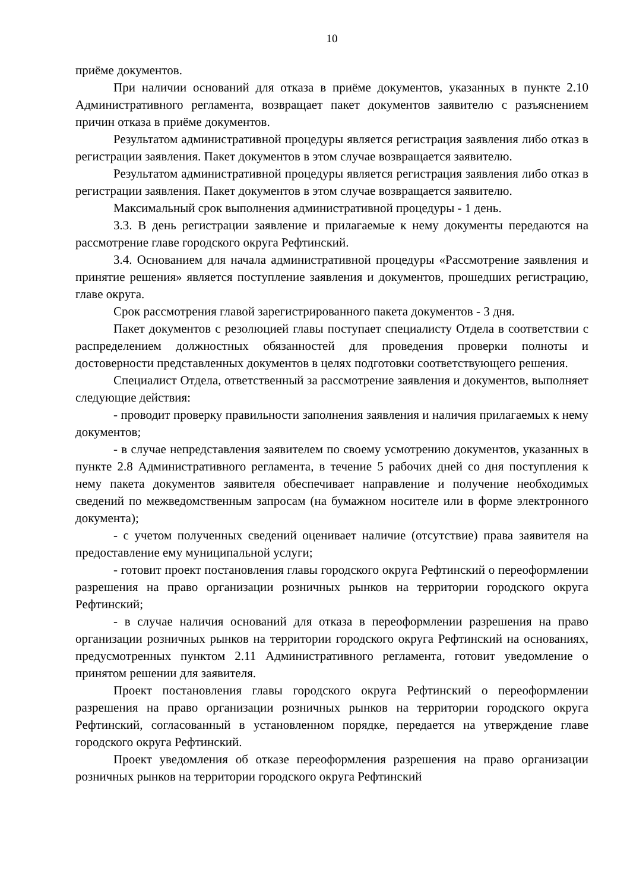10
приёме документов.
При наличии оснований для отказа в приёме документов, указанных в пункте 2.10 Административного регламента, возвращает пакет документов заявителю с разъяснением причин отказа в приёме документов.
Результатом административной процедуры является регистрация заявления либо отказ в регистрации заявления. Пакет документов в этом случае возвращается заявителю.
Результатом административной процедуры является регистрация заявления либо отказ в регистрации заявления. Пакет документов в этом случае возвращается заявителю.
Максимальный срок выполнения административной процедуры - 1 день.
3.3. В день регистрации заявление и прилагаемые к нему документы передаются на рассмотрение главе городского округа Рефтинский.
3.4. Основанием для начала административной процедуры «Рассмотрение заявления и принятие решения» является поступление заявления и документов, прошедших регистрацию, главе округа.
Срок рассмотрения главой зарегистрированного пакета документов - 3 дня.
Пакет документов с резолюцией главы поступает специалисту Отдела в соответствии с распределением должностных обязанностей для проведения проверки полноты и достоверности представленных документов в целях подготовки соответствующего решения.
Специалист Отдела, ответственный за рассмотрение заявления и документов, выполняет следующие действия:
- проводит проверку правильности заполнения заявления и наличия прилагаемых к нему документов;
- в случае непредставления заявителем по своему усмотрению документов, указанных в пункте 2.8 Административного регламента, в течение 5 рабочих дней со дня поступления к нему пакета документов заявителя обеспечивает направление и получение необходимых сведений по межведомственным запросам (на бумажном носителе или в форме электронного документа);
- с учетом полученных сведений оценивает наличие (отсутствие) права заявителя на предоставление ему муниципальной услуги;
- готовит проект постановления главы городского округа Рефтинский о переоформлении разрешения на право организации розничных рынков на территории городского округа Рефтинский;
- в случае наличия оснований для отказа в переоформлении разрешения на право организации розничных рынков на территории городского округа Рефтинский на основаниях, предусмотренных пунктом 2.11 Административного регламента, готовит уведомление о принятом решении для заявителя.
Проект постановления главы городского округа Рефтинский о переоформлении разрешения на право организации розничных рынков на территории городского округа Рефтинский, согласованный в установленном порядке, передается на утверждение главе городского округа Рефтинский.
Проект уведомления об отказе переоформления разрешения на право организации розничных рынков на территории городского округа Рефтинский